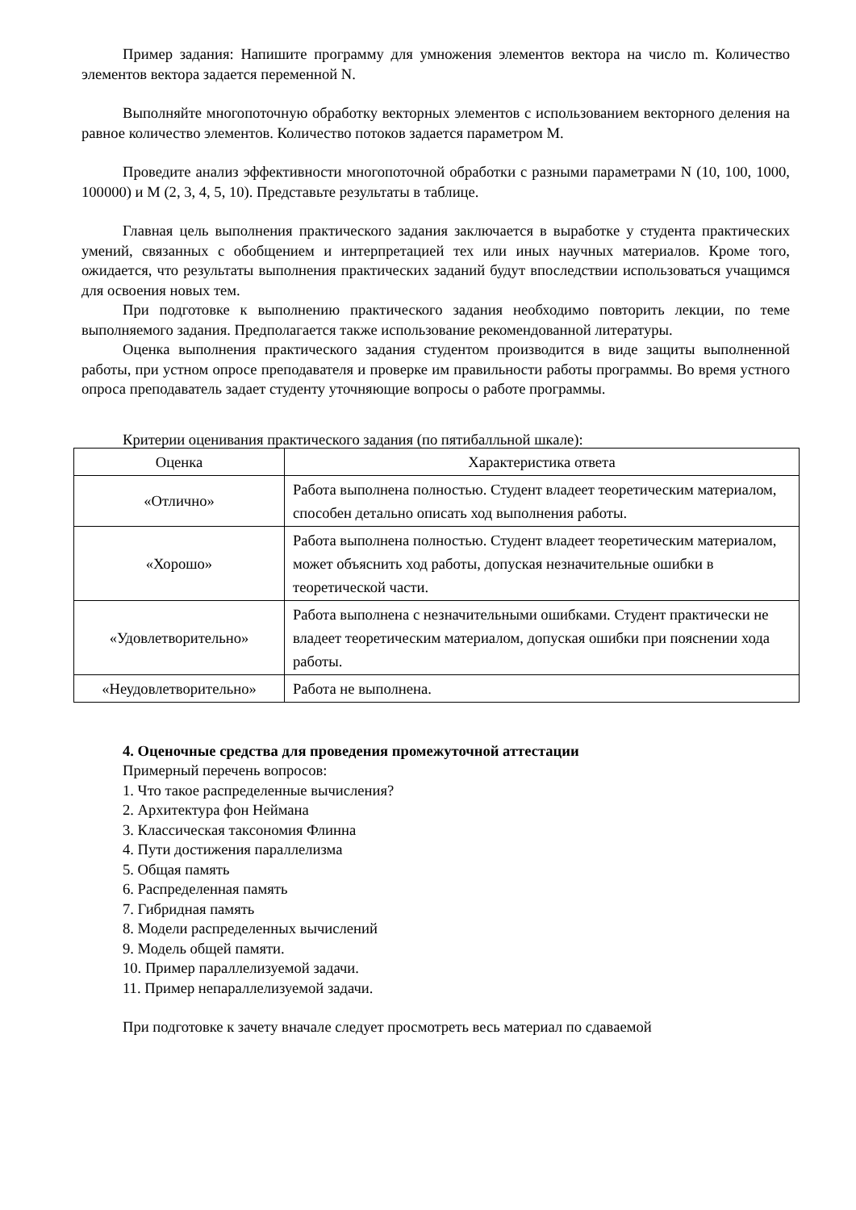Пример задания: Напишите программу для умножения элементов вектора на число m. Количество элементов вектора задается переменной N.
Выполняйте многопоточную обработку векторных элементов с использованием векторного деления на равное количество элементов. Количество потоков задается параметром M.
Проведите анализ эффективности многопоточной обработки с разными параметрами N (10, 100, 1000, 100000) и M (2, 3, 4, 5, 10). Представьте результаты в таблице.
Главная цель выполнения практического задания заключается в выработке у студента практических умений, связанных с обобщением и интерпретацией тех или иных научных материалов. Кроме того, ожидается, что результаты выполнения практических заданий будут впоследствии использоваться учащимся для освоения новых тем.
При подготовке к выполнению практического задания необходимо повторить лекции, по теме выполняемого задания. Предполагается также использование рекомендованной литературы.
Оценка выполнения практического задания студентом производится в виде защиты выполненной работы, при устном опросе преподавателя и проверке им правильности работы программы. Во время устного опроса преподаватель задает студенту уточняющие вопросы о работе программы.
Критерии оценивания практического задания (по пятибалльной шкале):
| Оценка | Характеристика ответа |
| --- | --- |
| «Отлично» | Работа выполнена полностью. Студент владеет теоретическим материалом, способен детально описать ход выполнения работы. |
| «Хорошо» | Работа выполнена полностью. Студент владеет теоретическим материалом, может объяснить ход работы, допуская незначительные ошибки в теоретической части. |
| «Удовлетворительно» | Работа выполнена с незначительными ошибками. Студент практически не владеет теоретическим материалом, допуская ошибки при пояснении хода работы. |
| «Неудовлетворительно» | Работа не выполнена. |
4. Оценочные средства для проведения промежуточной аттестации
Примерный перечень вопросов:
1. Что такое распределенные вычисления?
2. Архитектура фон Неймана
3. Классическая таксономия Флинна
4. Пути достижения параллелизма
5. Общая память
6. Распределенная память
7. Гибридная память
8. Модели распределенных вычислений
9. Модель общей памяти.
10. Пример параллелизуемой задачи.
11. Пример непараллелизуемой задачи.
При подготовке к зачету вначале следует просмотреть весь материал по сдаваемой